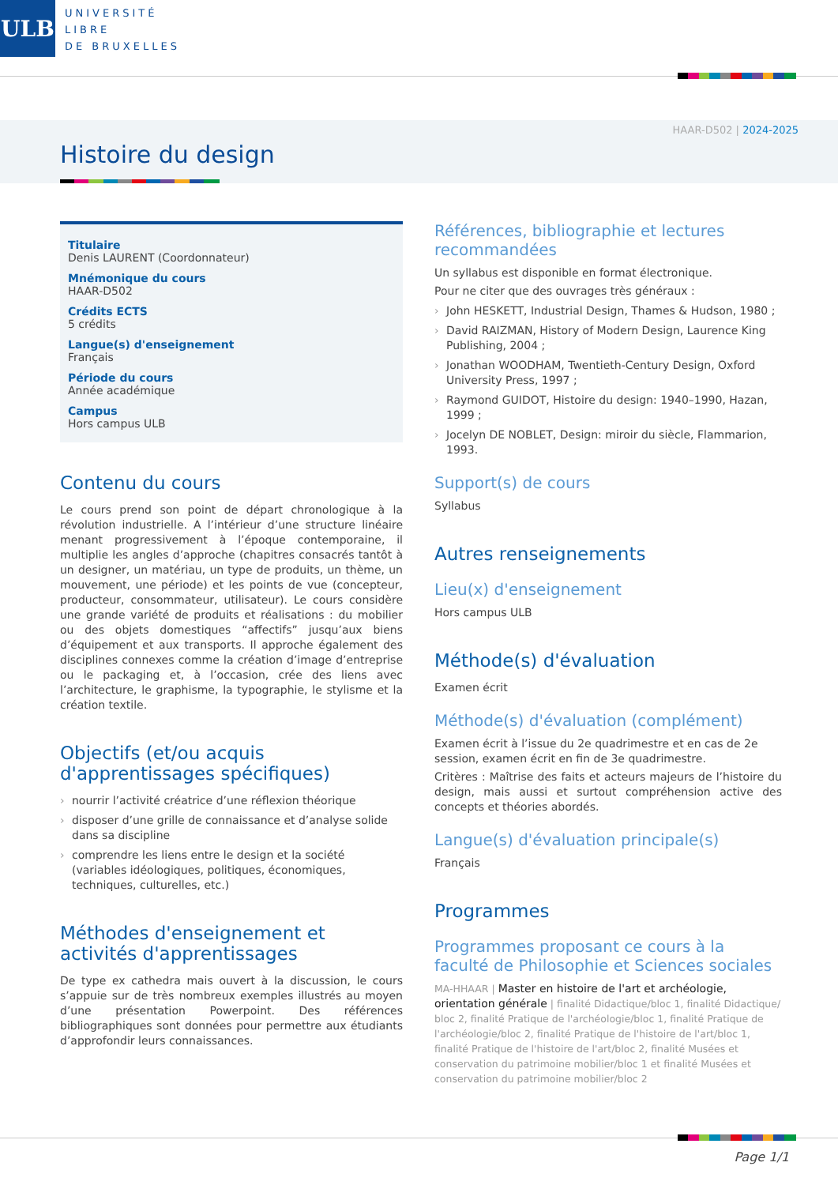ULB
UNIVERSITÉ
LIBRE
DE BRUXELLES
HAAR-D502 | 2024-2025
Histoire du design
Titulaire
Denis LAURENT (Coordonnateur)
Mnémonique du cours
HAAR-D502
Crédits ECTS
5 crédits
Langue(s) d'enseignement
Français
Période du cours
Année académique
Campus
Hors campus ULB
Contenu du cours
Le cours prend son point de départ chronologique à la révolution industrielle. A l’intérieur d’une structure linéaire menant progressivement à l’époque contemporaine, il multiplie les angles d’approche (chapitres consacrés tantôt à un designer, un matériau, un type de produits, un thème, un mouvement, une période) et les points de vue (concepteur, producteur, consommateur, utilisateur). Le cours considère une grande variété de produits et réalisations : du mobilier ou des objets domestiques “affectifs” jusqu’aux biens d’équipement et aux transports. Il approche également des disciplines connexes comme la création d’image d’entreprise ou le packaging et, à l’occasion, crée des liens avec l’architecture, le graphisme, la typographie, le stylisme et la création textile.
Objectifs (et/ou acquis d'apprentissages spécifiques)
nourrir l’activité créatrice d’une réflexion théorique
disposer d’une grille de connaissance et d’analyse solide dans sa discipline
comprendre les liens entre le design et la société (variables idéologiques, politiques, économiques, techniques, culturelles, etc.)
Méthodes d'enseignement et activités d'apprentissages
De type ex cathedra mais ouvert à la discussion, le cours s’appuie sur de très nombreux exemples illustrés au moyen d’une présentation Powerpoint. Des références bibliographiques sont données pour permettre aux étudiants d’approfondir leurs connaissances.
Références, bibliographie et lectures recommandées
Un syllabus est disponible en format électronique.
Pour ne citer que des ouvrages très généraux :
John HESKETT, Industrial Design, Thames & Hudson, 1980 ;
David RAIZMAN, History of Modern Design, Laurence King Publishing, 2004 ;
Jonathan WOODHAM, Twentieth-Century Design, Oxford University Press, 1997 ;
Raymond GUIDOT, Histoire du design: 1940–1990, Hazan, 1999 ;
Jocelyn DE NOBLET, Design: miroir du siècle, Flammarion, 1993.
Support(s) de cours
Syllabus
Autres renseignements
Lieu(x) d'enseignement
Hors campus ULB
Méthode(s) d'évaluation
Examen écrit
Méthode(s) d'évaluation (complément)
Examen écrit à l’issue du 2e quadrimestre et en cas de 2e session, examen écrit en fin de 3e quadrimestre.
Critères : Maîtrise des faits et acteurs majeurs de l’histoire du design, mais aussi et surtout compréhension active des concepts et théories abordés.
Langue(s) d'évaluation principale(s)
Français
Programmes
Programmes proposant ce cours à la faculté de Philosophie et Sciences sociales
MA-HHAAR | Master en histoire de l'art et archéologie, orientation générale | finalité Didactique/bloc 1, finalité Didactique/ bloc 2, finalité Pratique de l'archéologie/bloc 1, finalité Pratique de l'archéologie/bloc 2, finalité Pratique de l'histoire de l'art/bloc 1, finalité Pratique de l'histoire de l'art/bloc 2, finalité Musées et conservation du patrimoine mobilier/bloc 1 et finalité Musées et conservation du patrimoine mobilier/bloc 2
Page 1/1